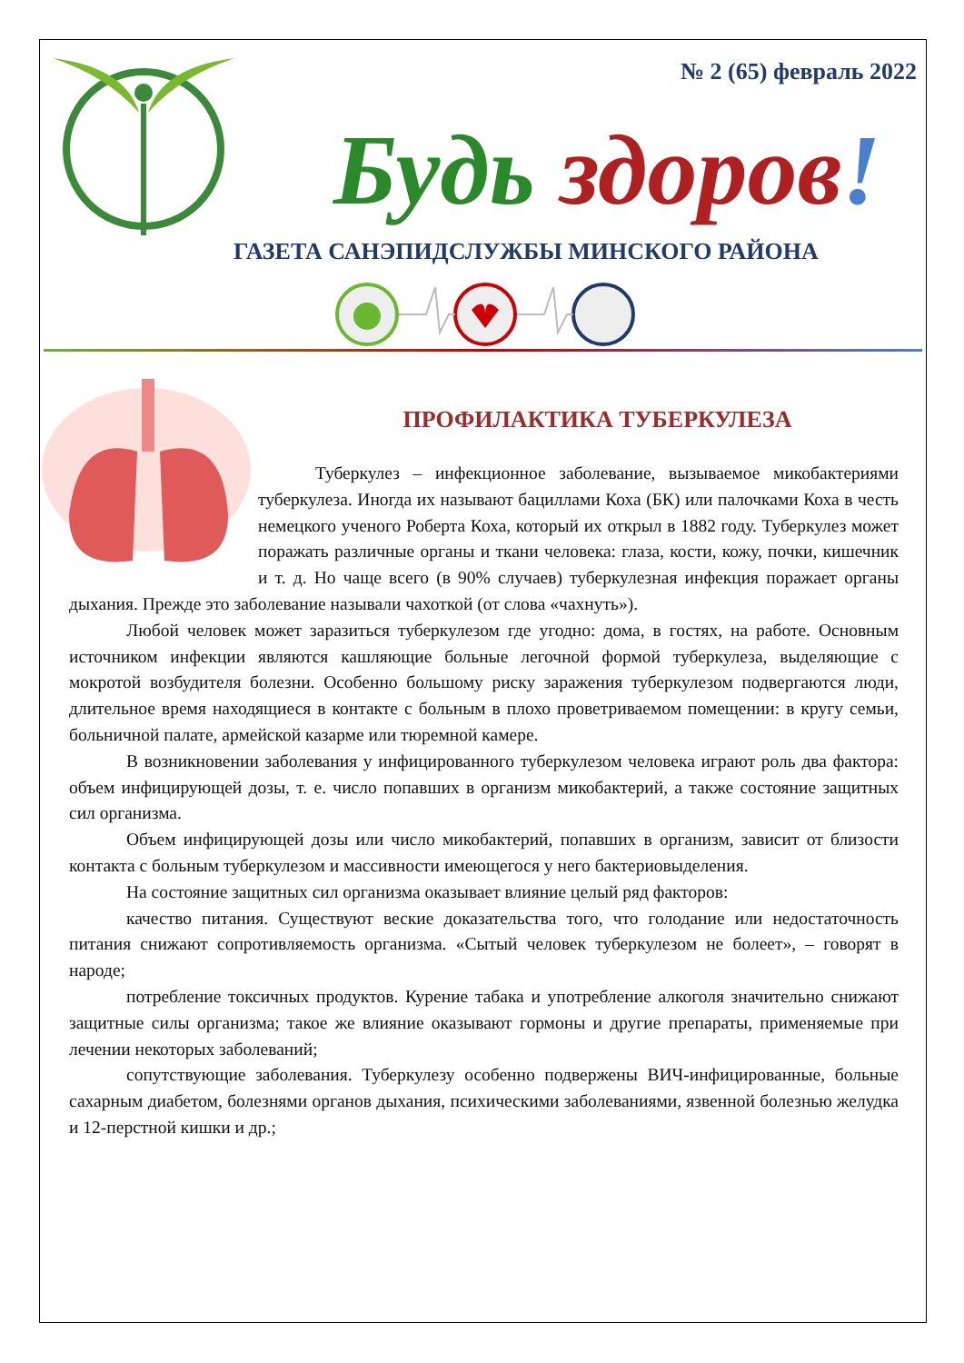№ 2 (65) февраль 2022
Будь здоров!
ГАЗЕТА САНЭПИДСЛУЖБЫ МИНСКОГО РАЙОНА
ПРОФИЛАКТИКА ТУБЕРКУЛЕЗА
Туберкулез – инфекционное заболевание, вызываемое микобактериями туберкулеза. Иногда их называют бациллами Коха (БК) или палочками Коха в честь немецкого ученого Роберта Коха, который их открыл в 1882 году. Туберкулез может поражать различные органы и ткани человека: глаза, кости, кожу, почки, кишечник и т. д. Но чаще всего (в 90% случаев) туберкулезная инфекция поражает органы дыхания. Прежде это заболевание называли чахоткой (от слова «чахнуть»).
Любой человек может заразиться туберкулезом где угодно: дома, в гостях, на работе. Основным источником инфекции являются кашляющие больные легочной формой туберкулеза, выделяющие с мокротой возбудителя болезни. Особенно большому риску заражения туберкулезом подвергаются люди, длительное время находящиеся в контакте с больным в плохо проветриваемом помещении: в кругу семьи, больничной палате, армейской казарме или тюремной камере.
В возникновении заболевания у инфицированного туберкулезом человека играют роль два фактора: объем инфицирующей дозы, т. е. число попавших в организм микобактерий, а также состояние защитных сил организма.
Объем инфицирующей дозы или число микобактерий, попавших в организм, зависит от близости контакта с больным туберкулезом и массивности имеющегося у него бактериовыделения.
На состояние защитных сил организма оказывает влияние целый ряд факторов:
качество питания. Существуют веские доказательства того, что голодание или недостаточность питания снижают сопротивляемость организма. «Сытый человек туберкулезом не болеет», – говорят в народе;
потребление токсичных продуктов. Курение табака и употребление алкоголя значительно снижают защитные силы организма; такое же влияние оказывают гормоны и другие препараты, применяемые при лечении некоторых заболеваний;
сопутствующие заболевания. Туберкулезу особенно подвержены ВИЧ-инфицированные, больные сахарным диабетом, болезнями органов дыхания, психическими заболеваниями, язвенной болезнью желудка и 12-перстной кишки и др.;